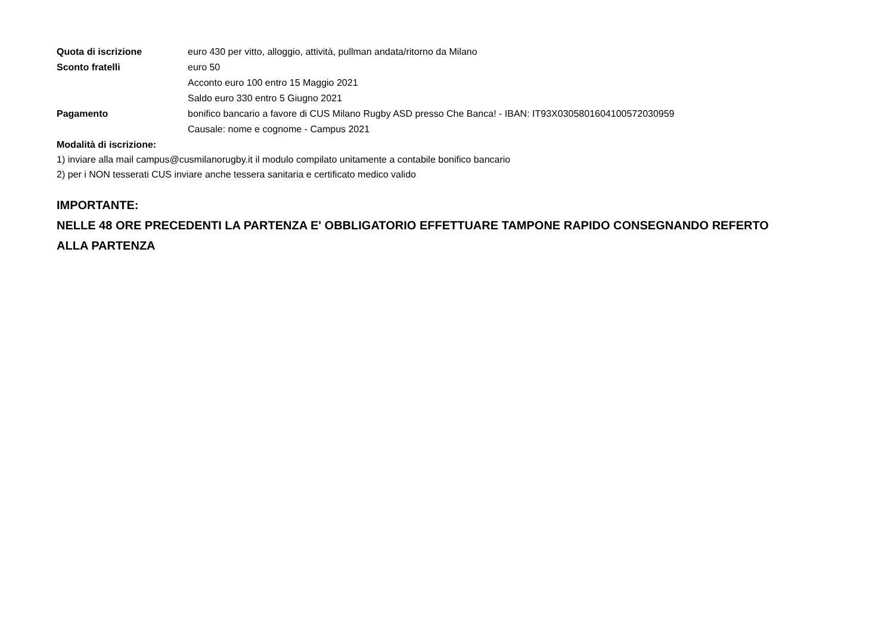Quota di iscrizione euro 430 per vitto, alloggio, attività, pullman andata/ritorno da Milano
Sconto fratelli euro 50
Acconto euro 100 entro 15 Maggio 2021
Saldo euro 330 entro 5 Giugno 2021
Pagamento bonifico bancario a favore di CUS Milano Rugby ASD presso Che Banca! - IBAN: IT93X0305801604100572030959
Causale: nome e cognome - Campus 2021
Modalità di iscrizione:
1) inviare alla mail campus@cusmilanorugby.it il modulo compilato unitamente a contabile bonifico bancario
2) per i NON tesserati CUS inviare anche tessera sanitaria e certificato medico valido
IMPORTANTE:
NELLE 48 ORE PRECEDENTI LA PARTENZA E' OBBLIGATORIO EFFETTUARE TAMPONE RAPIDO CONSEGNANDO REFERTO
ALLA PARTENZA